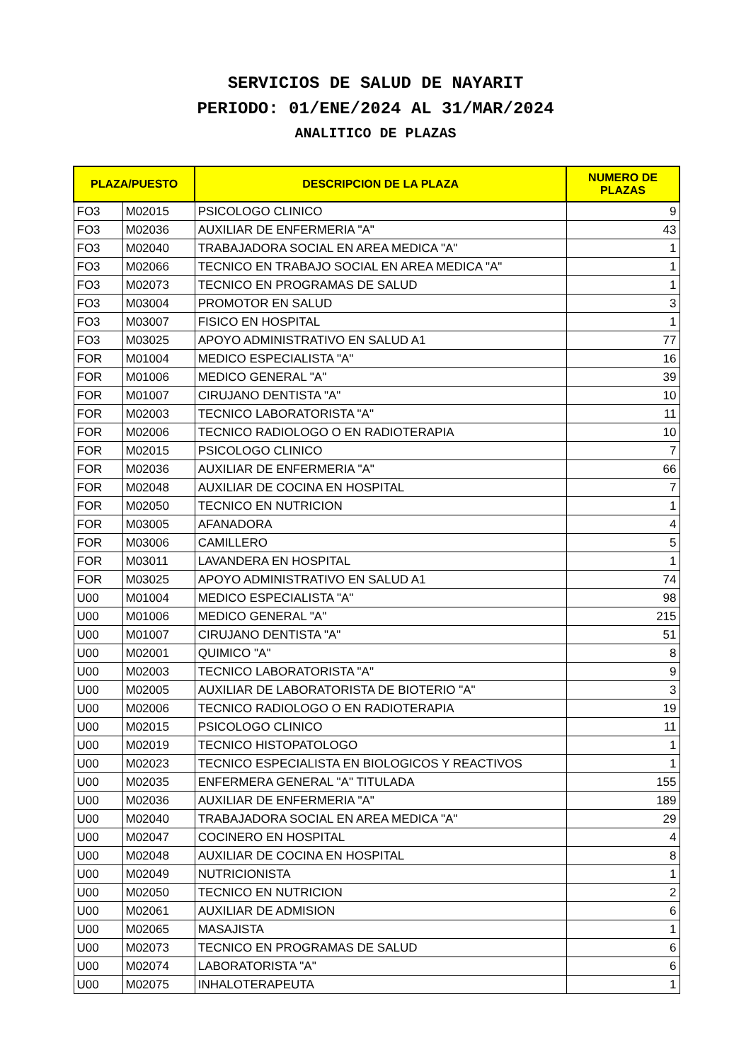SERVICIOS DE SALUD DE NAYARIT
PERIODO: 01/ENE/2024 AL 31/MAR/2024
ANALITICO DE PLAZAS
| PLAZA/PUESTO | | DESCRIPCION DE LA PLAZA | NUMERO DE PLAZAS |
| --- | --- | --- | --- |
| FO3 | M02015 | PSICOLOGO CLINICO | 9 |
| FO3 | M02036 | AUXILIAR DE ENFERMERIA "A" | 43 |
| FO3 | M02040 | TRABAJADORA SOCIAL EN AREA MEDICA "A" | 1 |
| FO3 | M02066 | TECNICO EN TRABAJO SOCIAL EN AREA MEDICA "A" | 1 |
| FO3 | M02073 | TECNICO EN PROGRAMAS DE SALUD | 1 |
| FO3 | M03004 | PROMOTOR EN SALUD | 3 |
| FO3 | M03007 | FISICO EN HOSPITAL | 1 |
| FO3 | M03025 | APOYO ADMINISTRATIVO EN SALUD A1 | 77 |
| FOR | M01004 | MEDICO ESPECIALISTA "A" | 16 |
| FOR | M01006 | MEDICO GENERAL "A" | 39 |
| FOR | M01007 | CIRUJANO DENTISTA "A" | 10 |
| FOR | M02003 | TECNICO LABORATORISTA "A" | 11 |
| FOR | M02006 | TECNICO RADIOLOGO O EN RADIOTERAPIA | 10 |
| FOR | M02015 | PSICOLOGO CLINICO | 7 |
| FOR | M02036 | AUXILIAR DE ENFERMERIA "A" | 66 |
| FOR | M02048 | AUXILIAR DE COCINA EN HOSPITAL | 7 |
| FOR | M02050 | TECNICO EN NUTRICION | 1 |
| FOR | M03005 | AFANADORA | 4 |
| FOR | M03006 | CAMILLERO | 5 |
| FOR | M03011 | LAVANDERA EN HOSPITAL | 1 |
| FOR | M03025 | APOYO ADMINISTRATIVO EN SALUD A1 | 74 |
| U00 | M01004 | MEDICO ESPECIALISTA "A" | 98 |
| U00 | M01006 | MEDICO GENERAL "A" | 215 |
| U00 | M01007 | CIRUJANO DENTISTA "A" | 51 |
| U00 | M02001 | QUIMICO "A" | 8 |
| U00 | M02003 | TECNICO LABORATORISTA "A" | 9 |
| U00 | M02005 | AUXILIAR DE LABORATORISTA DE BIOTERIO "A" | 3 |
| U00 | M02006 | TECNICO RADIOLOGO O EN RADIOTERAPIA | 19 |
| U00 | M02015 | PSICOLOGO CLINICO | 11 |
| U00 | M02019 | TECNICO HISTOPATOLOGO | 1 |
| U00 | M02023 | TECNICO ESPECIALISTA EN BIOLOGICOS Y REACTIVOS | 1 |
| U00 | M02035 | ENFERMERA GENERAL "A" TITULADA | 155 |
| U00 | M02036 | AUXILIAR DE ENFERMERIA "A" | 189 |
| U00 | M02040 | TRABAJADORA SOCIAL EN AREA MEDICA "A" | 29 |
| U00 | M02047 | COCINERO EN HOSPITAL | 4 |
| U00 | M02048 | AUXILIAR DE COCINA EN HOSPITAL | 8 |
| U00 | M02049 | NUTRICIONISTA | 1 |
| U00 | M02050 | TECNICO EN NUTRICION | 2 |
| U00 | M02061 | AUXILIAR DE ADMISION | 6 |
| U00 | M02065 | MASAJISTA | 1 |
| U00 | M02073 | TECNICO EN PROGRAMAS DE SALUD | 6 |
| U00 | M02074 | LABORATORISTA "A" | 6 |
| U00 | M02075 | INHALOTERAPEUTA | 1 |